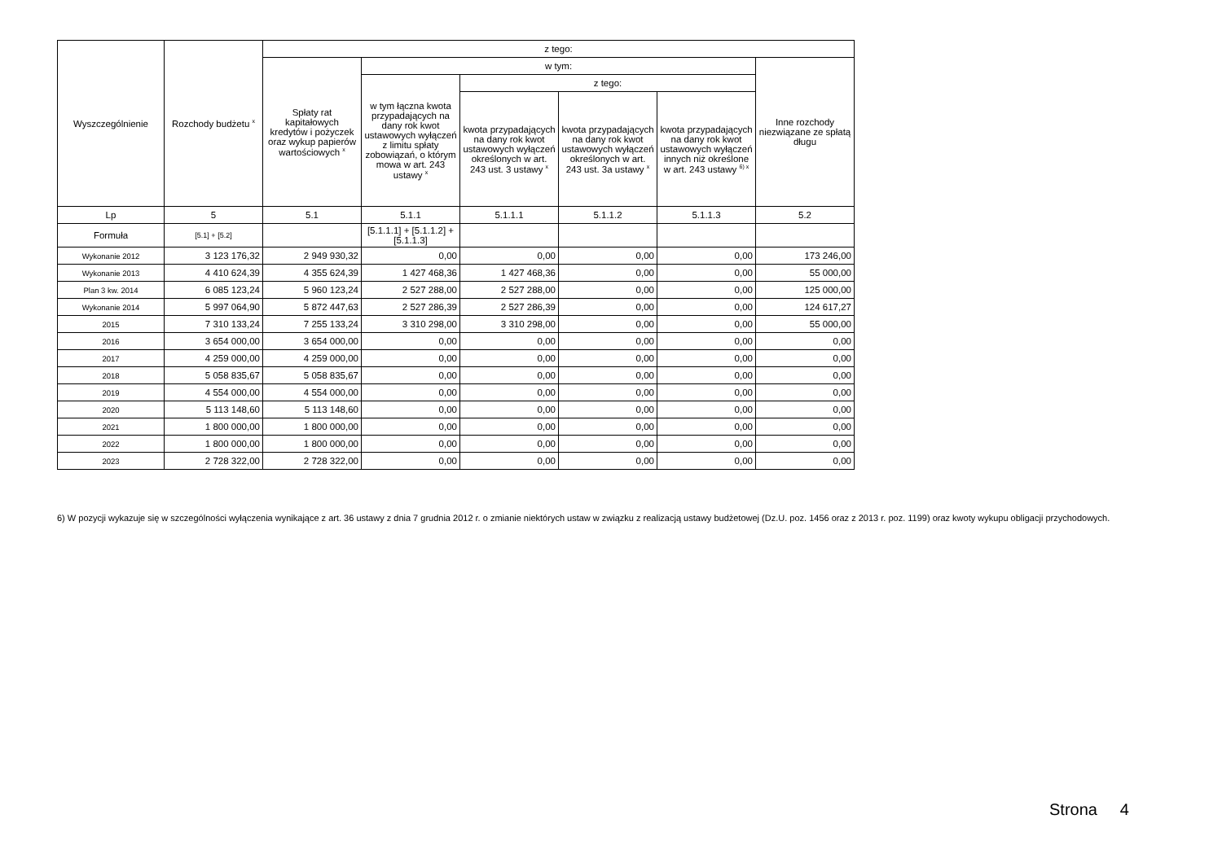| Wyszczególnienie | Rozchody budżetu <sup>x</sup> | z tego: | | | | | |
| --- | --- | --- | --- | --- | --- | --- | --- |
| | | Spłaty rat kapitałowych kredytów i pożyczek oraz wykup papierów wartościowych <sup>x</sup> | w tym: | | | | Inne rozchody niezwiązane ze spłatą długu |
| | | | w tym łączna kwota przypadających na dany rok kwot ustawowych wyłączeń z limitu spłaty zobowiązań, o którym mowa w art. 243 ustawy <sup>x</sup> | z tego: | | | |
| | | | | kwota przypadających na dany rok kwot ustawowych wyłączeń określonych w art. 243 ust. 3 ustawy <sup>x</sup> | kwota przypadających na dany rok kwot ustawowych wyłączeń określonych w art. 243 ust. 3a ustawy <sup>x</sup> | kwota przypadających na dany rok kwot ustawowych wyłączeń innych niż określone w art. 243 ustawy <sup>6) x</sup> | |
| Lp | 5 | 5.1 | 5.1.1 | 5.1.1.1 | 5.1.1.2 | 5.1.1.3 | 5.2 |
| Formuła | [5.1] + [5.2] | | [5.1.1.1] + [5.1.1.2] + [5.1.1.3] | | | | |
| Wykonanie 2012 | 3 123 176,32 | 2 949 930,32 | 0,00 | 0,00 | 0,00 | 0,00 | 173 246,00 |
| Wykonanie 2013 | 4 410 624,39 | 4 355 624,39 | 1 427 468,36 | 1 427 468,36 | 0,00 | 0,00 | 55 000,00 |
| Plan 3 kw. 2014 | 6 085 123,24 | 5 960 123,24 | 2 527 288,00 | 2 527 288,00 | 0,00 | 0,00 | 125 000,00 |
| Wykonanie 2014 | 5 997 064,90 | 5 872 447,63 | 2 527 286,39 | 2 527 286,39 | 0,00 | 0,00 | 124 617,27 |
| 2015 | 7 310 133,24 | 7 255 133,24 | 3 310 298,00 | 3 310 298,00 | 0,00 | 0,00 | 55 000,00 |
| 2016 | 3 654 000,00 | 3 654 000,00 | 0,00 | 0,00 | 0,00 | 0,00 | 0,00 |
| 2017 | 4 259 000,00 | 4 259 000,00 | 0,00 | 0,00 | 0,00 | 0,00 | 0,00 |
| 2018 | 5 058 835,67 | 5 058 835,67 | 0,00 | 0,00 | 0,00 | 0,00 | 0,00 |
| 2019 | 4 554 000,00 | 4 554 000,00 | 0,00 | 0,00 | 0,00 | 0,00 | 0,00 |
| 2020 | 5 113 148,60 | 5 113 148,60 | 0,00 | 0,00 | 0,00 | 0,00 | 0,00 |
| 2021 | 1 800 000,00 | 1 800 000,00 | 0,00 | 0,00 | 0,00 | 0,00 | 0,00 |
| 2022 | 1 800 000,00 | 1 800 000,00 | 0,00 | 0,00 | 0,00 | 0,00 | 0,00 |
| 2023 | 2 728 322,00 | 2 728 322,00 | 0,00 | 0,00 | 0,00 | 0,00 | 0,00 |
6) W pozycji wykazuje się w szczególności wyłączenia wynikające z art. 36 ustawy z dnia 7 grudnia 2012 r. o zmianie niektórych ustaw w związku z realizacją ustawy budżetowej (Dz.U. poz. 1456 oraz z 2013 r. poz. 1199) oraz kwoty wykupu obligacji przychodowych.
Strona 4